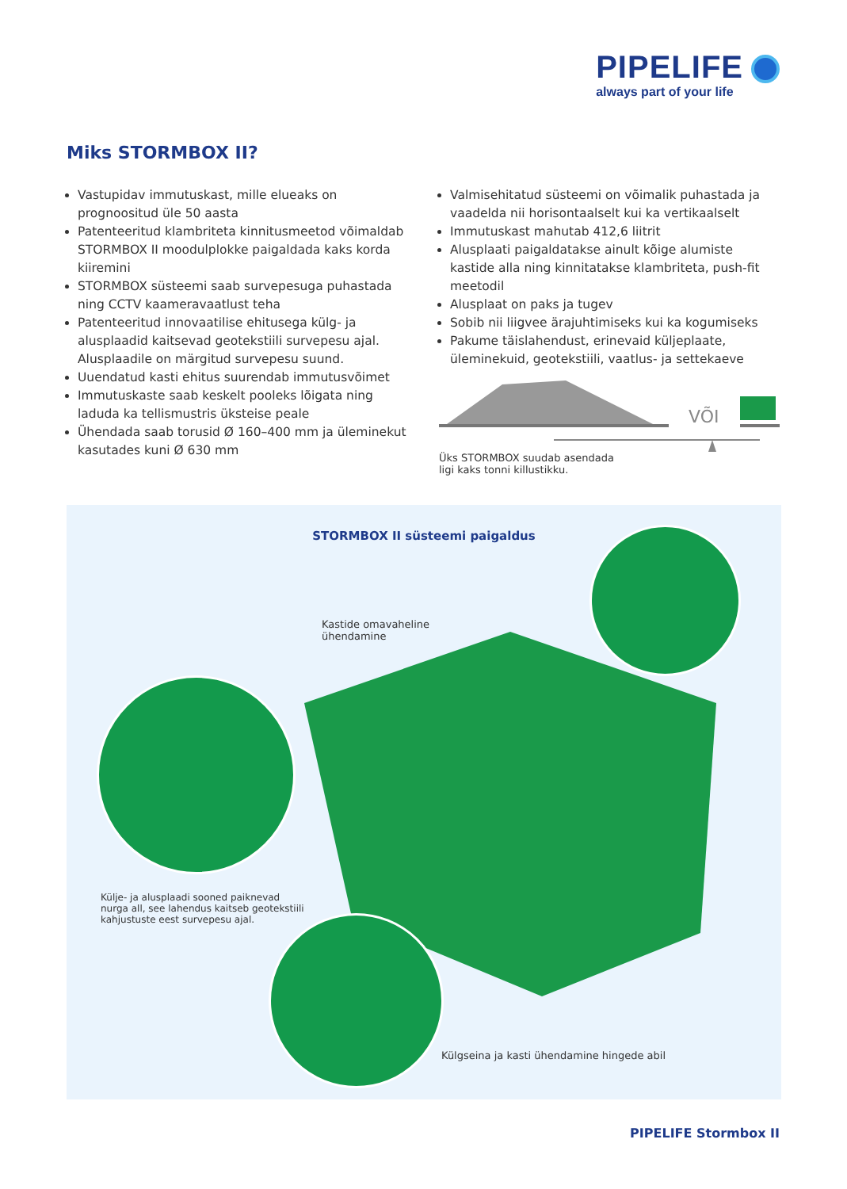PIPELIFE
always part of your life
Miks STORMBOX II?
Vastupidav immutuskast, mille elueaks on prognoositud üle 50 aasta
Patenteeritud klambriteta kinnitusmeetod võimaldab STORMBOX II moodulplokke paigaldada kaks korda kiiremini
STORMBOX süsteemi saab survepesuga puhastada ning CCTV kaameravaatlust teha
Patenteeritud innovaatilise ehitusega külg- ja alusplaadid kaitsevad geotekstiili survepesu ajal. Alusplaadile on märgitud survepesu suund.
Uuendatud kasti ehitus suurendab immutusvõimet
Immutuskaste saab keskelt pooleks lõigata ning laduda ka tellismustris üksteise peale
Ühendada saab torusid Ø 160–400 mm ja üleminekut kasutades kuni Ø 630 mm
Valmisehitatud süsteemi on võimalik puhastada ja vaadelda nii horisontaalselt kui ka vertikaalselt
Immutuskast mahutab 412,6 liitrit
Alusplaati paigaldatakse ainult kõige alumiste kastide alla ning kinnitatakse klambriteta, push-fit meetodil
Alusplaat on paks ja tugev
Sobib nii liigvee ärajuhtimiseks kui ka kogumiseks
Pakume täislahendust, erinevaid küljeplaate, üleminekuid, geotekstiili, vaatlus- ja settekaeve
VÕI
Üks STORMBOX suudab asendada
ligi kaks tonni killustikku.
STORMBOX II süsteemi paigaldus
Kastide omavaheline
ühendamine
Külje- ja alusplaadi sooned paiknevad
nurga all, see lahendus kaitseb geotekstiili
kahjustuste eest survepesu ajal.
Külgseina ja kasti ühendamine hingede abil
PIPELIFE Stormbox II